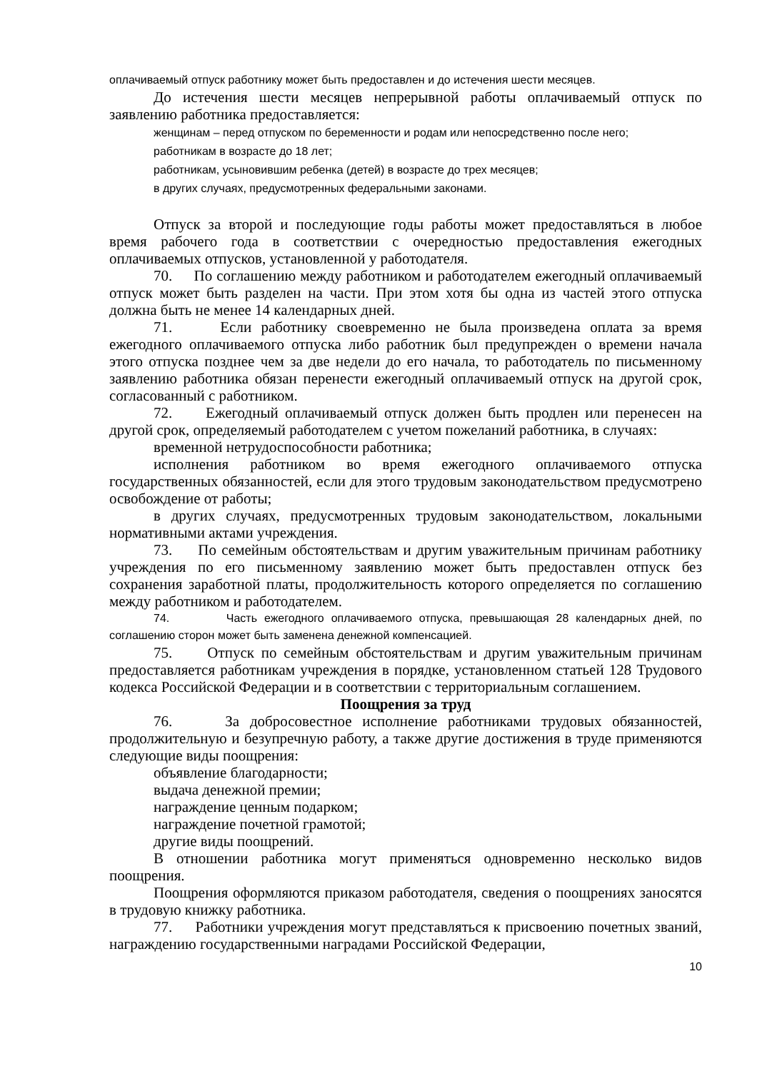оплачиваемый отпуск работнику может быть предоставлен и до истечения шести месяцев.
До истечения шести месяцев непрерывной работы оплачиваемый отпуск по заявлению работника предоставляется:
женщинам – перед отпуском по беременности и родам или непосредственно после него;
работникам в возрасте до 18 лет;
работникам, усыновившим ребенка (детей) в возрасте до трех месяцев;
в других случаях, предусмотренных федеральными законами.
Отпуск за второй и последующие годы работы может предоставляться в любое время рабочего года в соответствии с очередностью предоставления ежегодных оплачиваемых отпусков, установленной у работодателя.
70. По соглашению между работником и работодателем ежегодный оплачиваемый отпуск может быть разделен на части. При этом хотя бы одна из частей этого отпуска должна быть не менее 14 календарных дней.
71. Если работнику своевременно не была произведена оплата за время ежегодного оплачиваемого отпуска либо работник был предупрежден о времени начала этого отпуска позднее чем за две недели до его начала, то работодатель по письменному заявлению работника обязан перенести ежегодный оплачиваемый отпуск на другой срок, согласованный с работником.
72. Ежегодный оплачиваемый отпуск должен быть продлен или перенесен на другой срок, определяемый работодателем с учетом пожеланий работника, в случаях:
временной нетрудоспособности работника;
исполнения работником во время ежегодного оплачиваемого отпуска государственных обязанностей, если для этого трудовым законодательством предусмотрено освобождение от работы;
в других случаях, предусмотренных трудовым законодательством, локальными нормативными актами учреждения.
73. По семейным обстоятельствам и другим уважительным причинам работнику учреждения по его письменному заявлению может быть предоставлен отпуск без сохранения заработной платы, продолжительность которого определяется по соглашению между работником и работодателем.
74. Часть ежегодного оплачиваемого отпуска, превышающая 28 календарных дней, по соглашению сторон может быть заменена денежной компенсацией.
75. Отпуск по семейным обстоятельствам и другим уважительным причинам предоставляется работникам учреждения в порядке, установленном статьей 128 Трудового кодекса Российской Федерации и в соответствии с территориальным соглашением.
Поощрения за труд
76. За добросовестное исполнение работниками трудовых обязанностей, продолжительную и безупречную работу, а также другие достижения в труде применяются следующие виды поощрения:
объявление благодарности;
выдача денежной премии;
награждение ценным подарком;
награждение почетной грамотой;
другие виды поощрений.
В отношении работника могут применяться одновременно несколько видов поощрения.
Поощрения оформляются приказом работодателя, сведения о поощрениях заносятся в трудовую книжку работника.
77. Работники учреждения могут представляться к присвоению почетных званий, награждению государственными наградами Российской Федерации,
10